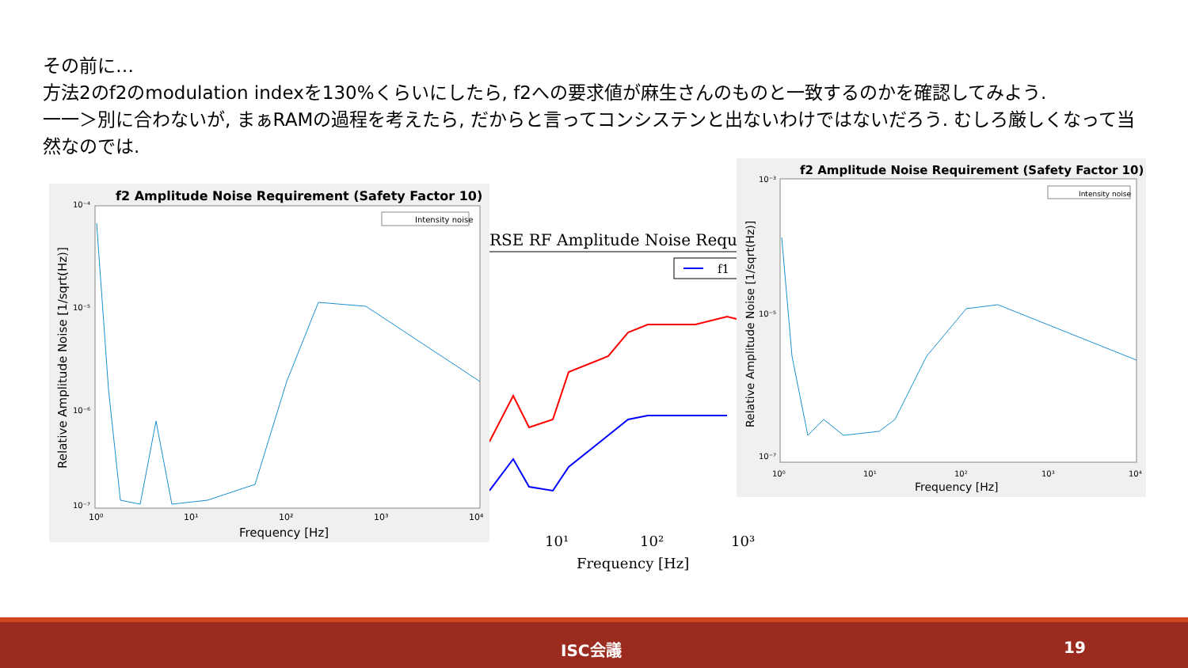その前に…
方法2のf2のmodulation indexを130%くらいにしたら, f2への要求値が麻生さんのものと一致するのかを確認してみよう.
一一＞別に合わないが, まぁRAMの過程を考えたら, だからと言ってコンシステンと出ないわけではないだろう. むしろ厳しくなって当然なのでは.
RSE RF Amplitude Noise Requir
f1
10¹
10²
10³
Frequency [Hz]
f2 Amplitude Noise Requirement (Safety Factor 10)
Intensity noise
10⁻⁴
10⁻⁵
10⁻⁶
10⁻⁷
10⁰
10¹
10²
10³
10⁴
Frequency [Hz]
Relative Amplitude Noise [1/sqrt(Hz)]
f2 Amplitude Noise Requirement (Safety Factor 10)
Intensity noise
10⁻³
10⁻⁵
10⁻⁷
10⁰
10¹
10²
10³
10⁴
Frequency [Hz]
Relative Amplitude Noise [1/sqrt(Hz)]
ISC会議 19